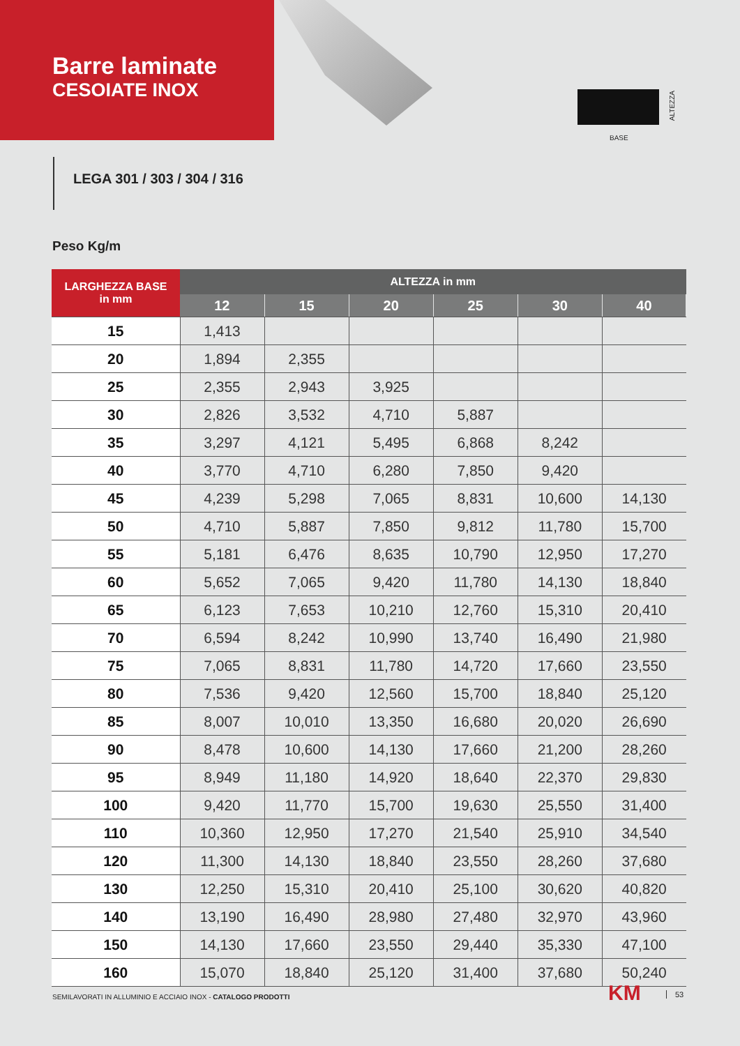Barre laminate
CESOIATE INOX
ALTEZZA
BASE
LEGA 301 / 303 / 304 / 316
Peso Kg/m
| LARGHEZZA BASE in mm | ALTEZZA in mm | | | | | |
| --- | --- | --- | --- | --- | --- | --- |
| | 12 | 15 | 20 | 25 | 30 | 40 |
| 15 | 1,413 | | | | | |
| 20 | 1,894 | 2,355 | | | | |
| 25 | 2,355 | 2,943 | 3,925 | | | |
| 30 | 2,826 | 3,532 | 4,710 | 5,887 | | |
| 35 | 3,297 | 4,121 | 5,495 | 6,868 | 8,242 | |
| 40 | 3,770 | 4,710 | 6,280 | 7,850 | 9,420 | |
| 45 | 4,239 | 5,298 | 7,065 | 8,831 | 10,600 | 14,130 |
| 50 | 4,710 | 5,887 | 7,850 | 9,812 | 11,780 | 15,700 |
| 55 | 5,181 | 6,476 | 8,635 | 10,790 | 12,950 | 17,270 |
| 60 | 5,652 | 7,065 | 9,420 | 11,780 | 14,130 | 18,840 |
| 65 | 6,123 | 7,653 | 10,210 | 12,760 | 15,310 | 20,410 |
| 70 | 6,594 | 8,242 | 10,990 | 13,740 | 16,490 | 21,980 |
| 75 | 7,065 | 8,831 | 11,780 | 14,720 | 17,660 | 23,550 |
| 80 | 7,536 | 9,420 | 12,560 | 15,700 | 18,840 | 25,120 |
| 85 | 8,007 | 10,010 | 13,350 | 16,680 | 20,020 | 26,690 |
| 90 | 8,478 | 10,600 | 14,130 | 17,660 | 21,200 | 28,260 |
| 95 | 8,949 | 11,180 | 14,920 | 18,640 | 22,370 | 29,830 |
| 100 | 9,420 | 11,770 | 15,700 | 19,630 | 25,550 | 31,400 |
| 110 | 10,360 | 12,950 | 17,270 | 21,540 | 25,910 | 34,540 |
| 120 | 11,300 | 14,130 | 18,840 | 23,550 | 28,260 | 37,680 |
| 130 | 12,250 | 15,310 | 20,410 | 25,100 | 30,620 | 40,820 |
| 140 | 13,190 | 16,490 | 28,980 | 27,480 | 32,970 | 43,960 |
| 150 | 14,130 | 17,660 | 23,550 | 29,440 | 35,330 | 47,100 |
| 160 | 15,070 | 18,840 | 25,120 | 31,400 | 37,680 | 50,240 |
SEMILAVORATI IN ALLUMINIO E ACCIAIO INOX - CATALOGO PRODOTTI
KM 53